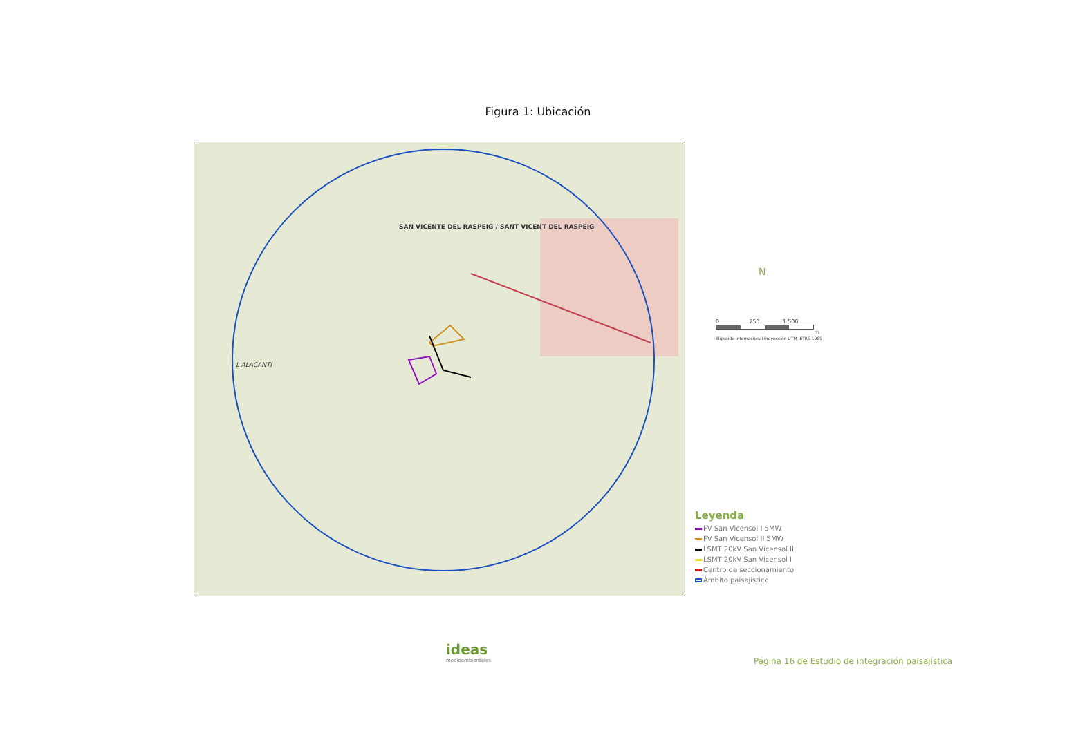Figura 1: Ubicación
SAN VICENTE DEL RASPEIG / SANT VICENT DEL RASPEIG
L'ALACANTÍ
N
0 750 1.500
m
Elipsoide Internacional Proyección UTM. ETRS 1989
Leyenda
FV San Vicensol I 5MW
FV San Vicensol II 5MW
LSMT 20kV San Vicensol II
LSMT 20kV San Vicensol I
Centro de seccionamiento
Ámbito paisajístico
ideas
medioambientales
Página 16 de Estudio de integración paisajística